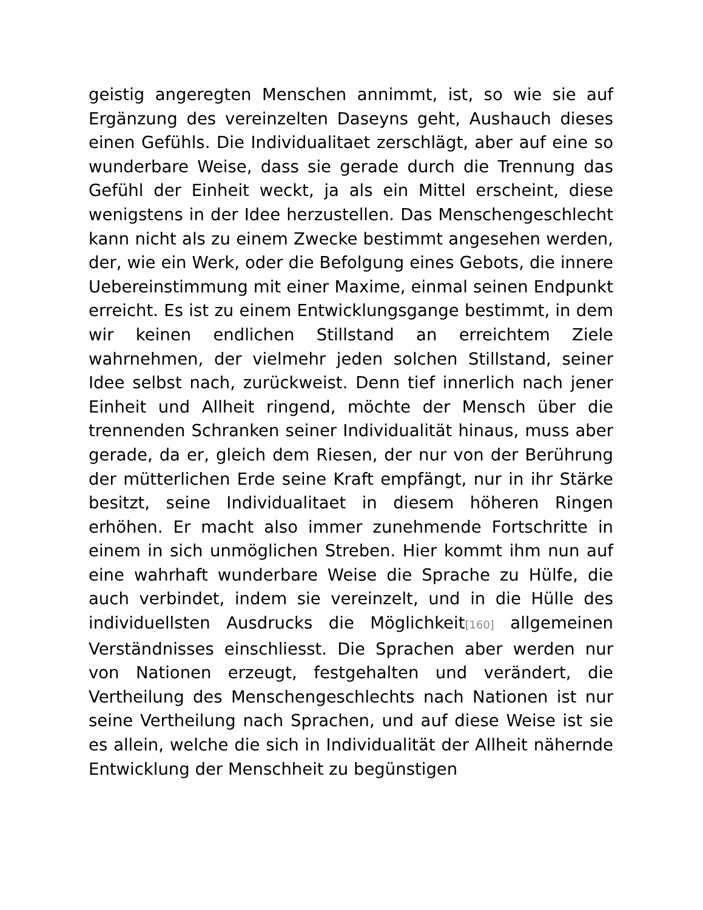geistig angeregten Menschen annimmt, ist, so wie sie auf Ergänzung des vereinzelten Daseyns geht, Aushauch dieses einen Gefühls. Die Individualitaet zerschlägt, aber auf eine so wunderbare Weise, dass sie gerade durch die Trennung das Gefühl der Einheit weckt, ja als ein Mittel erscheint, diese wenigstens in der Idee herzustellen. Das Menschengeschlecht kann nicht als zu einem Zwecke bestimmt angesehen werden, der, wie ein Werk, oder die Befolgung eines Gebots, die innere Uebereinstimmung mit einer Maxime, einmal seinen Endpunkt erreicht. Es ist zu einem Entwicklungsgange bestimmt, in dem wir keinen endlichen Stillstand an erreichtem Ziele wahrnehmen, der vielmehr jeden solchen Stillstand, seiner Idee selbst nach, zurückweist. Denn tief innerlich nach jener Einheit und Allheit ringend, möchte der Mensch über die trennenden Schranken seiner Individualität hinaus, muss aber gerade, da er, gleich dem Riesen, der nur von der Berührung der mütterlichen Erde seine Kraft empfängt, nur in ihr Stärke besitzt, seine Individualitaet in diesem höheren Ringen erhöhen. Er macht also immer zunehmende Fortschritte in einem in sich unmöglichen Streben. Hier kommt ihm nun auf eine wahrhaft wunderbare Weise die Sprache zu Hülfe, die auch verbindet, indem sie vereinzelt, und in die Hülle des individuellsten Ausdrucks die Möglichkeit[160] allgemeinen Verständnisses einschliesst. Die Sprachen aber werden nur von Nationen erzeugt, festgehalten und verändert, die Vertheilung des Menschengeschlechts nach Nationen ist nur seine Vertheilung nach Sprachen, und auf diese Weise ist sie es allein, welche die sich in Individualität der Allheit nähernde Entwicklung der Menschheit zu begünstigen